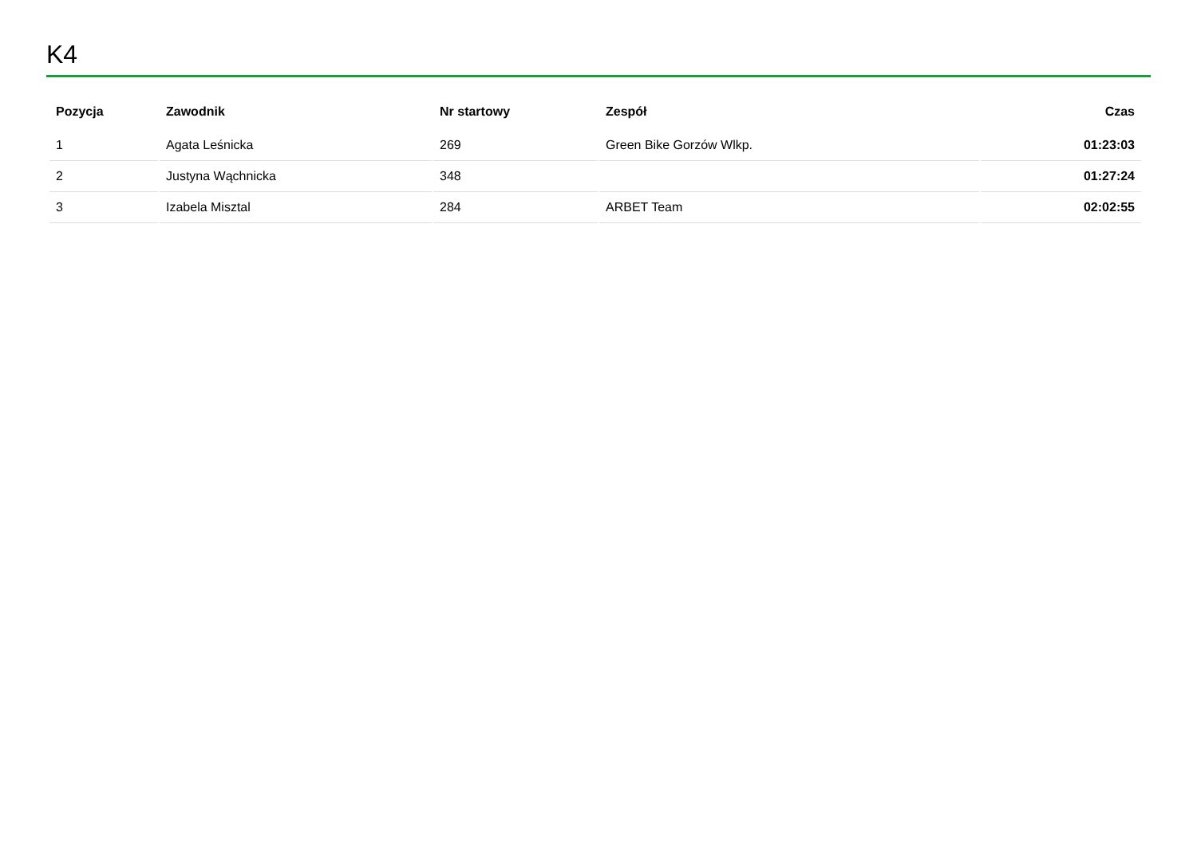K4
| Pozycja | Zawodnik | Nr startowy | Zespół | Czas |
| --- | --- | --- | --- | --- |
| 1 | Agata Leśnicka | 269 | Green Bike Gorzów Wlkp. | 01:23:03 |
| 2 | Justyna Wąchnicka | 348 | | 01:27:24 |
| 3 | Izabela Misztal | 284 | ARBET Team | 02:02:55 |